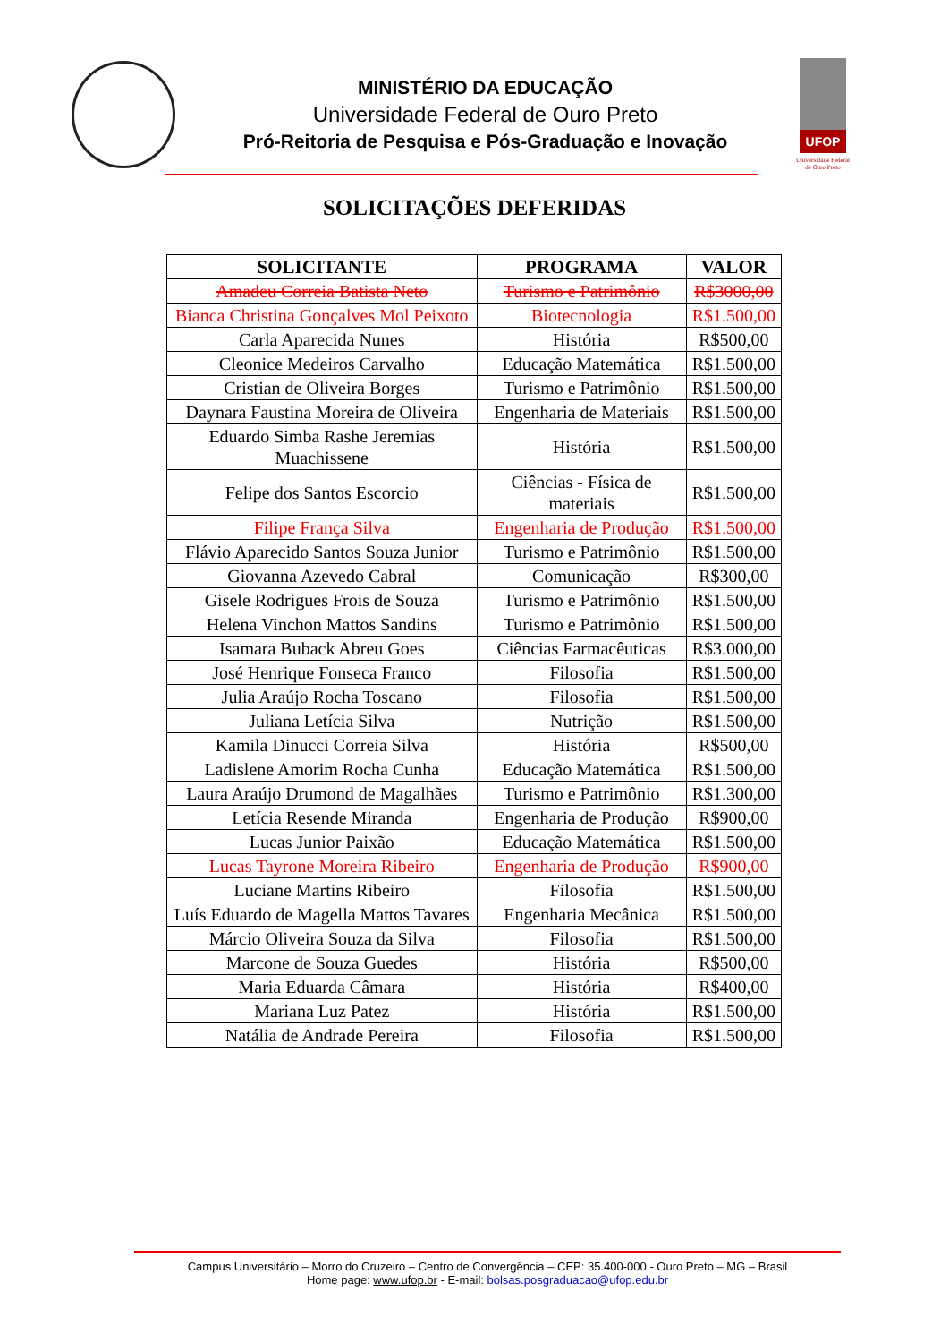MINISTÉRIO DA EDUCAÇÃO
Universidade Federal de Ouro Preto
Pró-Reitoria de Pesquisa e Pós-Graduação e Inovação
UFOP
Universidade Federal de Ouro Preto
SOLICITAÇÕES DEFERIDAS
| SOLICITANTE | PROGRAMA | VALOR |
| --- | --- | --- |
| Amadeu Correia Batista Neto | Turismo e Patrimônio | R$3000,00 |
| Bianca Christina Gonçalves Mol Peixoto | Biotecnologia | R$1.500,00 |
| Carla Aparecida Nunes | História | R$500,00 |
| Cleonice Medeiros Carvalho | Educação Matemática | R$1.500,00 |
| Cristian de Oliveira Borges | Turismo e Patrimônio | R$1.500,00 |
| Daynara Faustina Moreira de Oliveira | Engenharia de Materiais | R$1.500,00 |
| Eduardo Simba Rashe Jeremias Muachissene | História | R$1.500,00 |
| Felipe dos Santos Escorcio | Ciências - Física de materiais | R$1.500,00 |
| Filipe França Silva | Engenharia de Produção | R$1.500,00 |
| Flávio Aparecido Santos Souza Junior | Turismo e Patrimônio | R$1.500,00 |
| Giovanna Azevedo Cabral | Comunicação | R$300,00 |
| Gisele Rodrigues Frois de Souza | Turismo e Patrimônio | R$1.500,00 |
| Helena Vinchon Mattos Sandins | Turismo e Patrimônio | R$1.500,00 |
| Isamara Buback Abreu Goes | Ciências Farmacêuticas | R$3.000,00 |
| José Henrique Fonseca Franco | Filosofia | R$1.500,00 |
| Julia Araújo Rocha Toscano | Filosofia | R$1.500,00 |
| Juliana Letícia Silva | Nutrição | R$1.500,00 |
| Kamila Dinucci Correia Silva | História | R$500,00 |
| Ladislene Amorim Rocha Cunha | Educação Matemática | R$1.500,00 |
| Laura Araújo Drumond de Magalhães | Turismo e Patrimônio | R$1.300,00 |
| Letícia Resende Miranda | Engenharia de Produção | R$900,00 |
| Lucas Junior Paixão | Educação Matemática | R$1.500,00 |
| Lucas Tayrone Moreira Ribeiro | Engenharia de Produção | R$900,00 |
| Luciane Martins Ribeiro | Filosofia | R$1.500,00 |
| Luís Eduardo de Magella Mattos Tavares | Engenharia Mecânica | R$1.500,00 |
| Márcio Oliveira Souza da Silva | Filosofia | R$1.500,00 |
| Marcone de Souza Guedes | História | R$500,00 |
| Maria Eduarda Câmara | História | R$400,00 |
| Mariana Luz Patez | História | R$1.500,00 |
| Natália de Andrade Pereira | Filosofia | R$1.500,00 |
Campus Universitário – Morro do Cruzeiro – Centro de Convergência – CEP: 35.400-000 - Ouro Preto – MG – Brasil
Home page: www.ufop.br - E-mail: bolsas.posgraduacao@ufop.edu.br